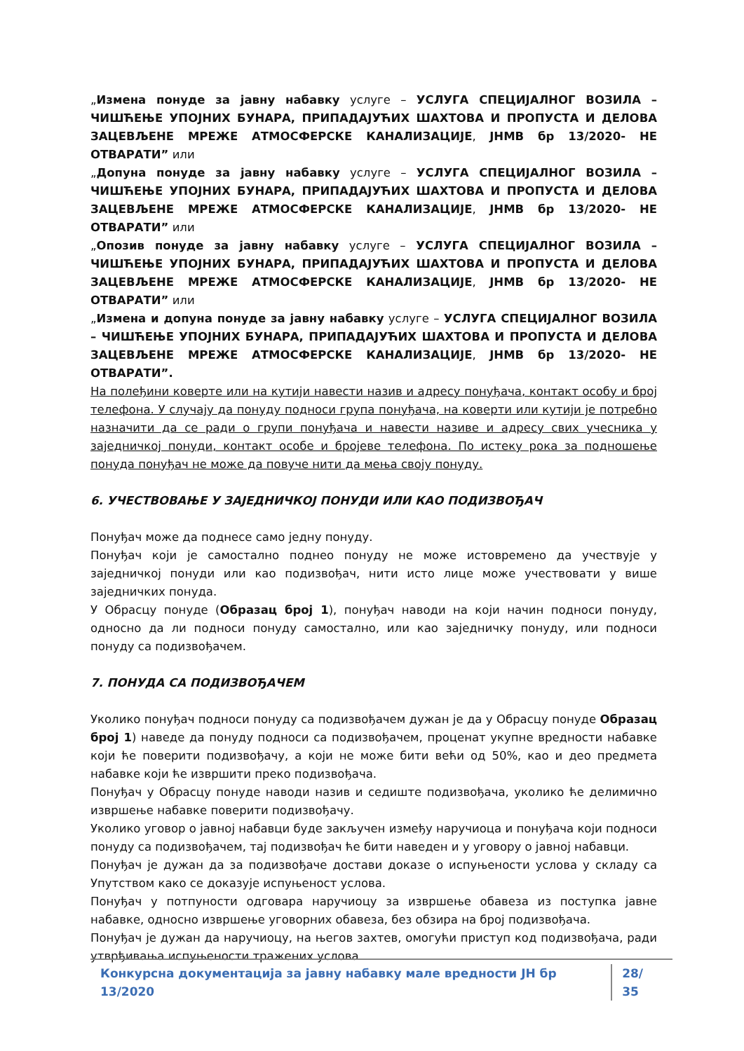„Измена понуде за јавну набавку услуге – УСЛУГА СПЕЦИЈАЛНОГ ВОЗИЛА – ЧИШЋЕЊЕ УПОЈНИХ БУНАРА, ПРИПАДАЈУЋИХ ШАХТОВА И ПРОПУСТА И ДЕЛОВА ЗАЦЕВЉЕНЕ МРЕЖЕ АТМОСФЕРСКЕ КАНАЛИЗАЦИЈЕ, ЈНМВ бр 13/2020- НЕ ОТВАРАТИ” или
„Допуна понуде за јавну набавку услуге – УСЛУГА СПЕЦИЈАЛНОГ ВОЗИЛА – ЧИШЋЕЊЕ УПОЈНИХ БУНАРА, ПРИПАДАЈУЋИХ ШАХТОВА И ПРОПУСТА И ДЕЛОВА ЗАЦЕВЉЕНЕ МРЕЖЕ АТМОСФЕРСКЕ КАНАЛИЗАЦИЈЕ, ЈНМВ бр 13/2020- НЕ ОТВАРАТИ” или
„Опозив понуде за јавну набавку услуге – УСЛУГА СПЕЦИЈАЛНОГ ВОЗИЛА – ЧИШЋЕЊЕ УПОЈНИХ БУНАРА, ПРИПАДАЈУЋИХ ШАХТОВА И ПРОПУСТА И ДЕЛОВА ЗАЦЕВЉЕНЕ МРЕЖЕ АТМОСФЕРСКЕ КАНАЛИЗАЦИЈЕ, ЈНМВ бр 13/2020- НЕ ОТВАРАТИ” или
„Измена и допуна понуде за јавну набавку услуге – УСЛУГА СПЕЦИЈАЛНОГ ВОЗИЛА – ЧИШЋЕЊЕ УПОЈНИХ БУНАРА, ПРИПАДАЈУЋИХ ШАХТОВА И ПРОПУСТА И ДЕЛОВА ЗАЦЕВЉЕНЕ МРЕЖЕ АТМОСФЕРСКЕ КАНАЛИЗАЦИЈЕ, ЈНМВ бр 13/2020- НЕ ОТВАРАТИ”.
На полеђини коверте или на кутији навести назив и адресу понуђача, контакт особу и број телефона. У случају да понуду подноси група понуђача, на коверти или кутији је потребно назначити да се ради о групи понуђача и навести називе и адресу свих учесника у заједничкој понуди, контакт особе и бројеве телефона. По истеку рока за подношење понуда понуђач не може да повуче нити да мења своју понуду.
6. УЧЕСТВОВАЊЕ У ЗАЈЕДНИЧКОЈ ПОНУДИ ИЛИ КАО ПОДИЗВОЂАЧ
Понуђач може да поднесе само једну понуду.
Понуђач који је самостално поднео понуду не може истовремено да учествује у заједничкој понуди или као подизвођач, нити исто лице може учествовати у више заједничких понуда.
У Обрасцу понуде (Образац број 1), понуђач наводи на који начин подноси понуду, односно да ли подноси понуду самостално, или као заједничку понуду, или подноси понуду са подизвођачем.
7. ПОНУДА СА ПОДИЗВОЂАЧЕМ
Уколико понуђач подноси понуду са подизвођачем дужан је да у Обрасцу понуде Образац број 1) наведе да понуду подноси са подизвођачем, проценат укупне вредности набавке који ће поверити подизвођачу, а који не може бити већи од 50%, као и део предмета набавке који ће извршити преко подизвођача.
Понуђач у Обрасцу понуде наводи назив и седиште подизвођача, уколико ће делимично извршење набавке поверити подизвођачу.
Уколико уговор о јавној набавци буде закључен између наручиоца и понуђача који подноси понуду са подизвођачем, тај подизвођач ће бити наведен и у уговору о јавној набавци.
Понуђач је дужан да за подизвођаче достави доказе о испуњености услова у складу са Упутством како се доказује испуњеност услова.
Понуђач у потпуности одговара наручиоцу за извршење обавеза из поступка јавне набавке, односно извршење уговорних обавеза, без обзира на број подизвођача.
Понуђач је дужан да наручиоцу, на његов захтев, омогући приступ код подизвођача, ради утврђивања испуњености тражених услова.
Конкурсна документација за јавну набавку мале вредности ЈН бр 13/2020 28/ 35